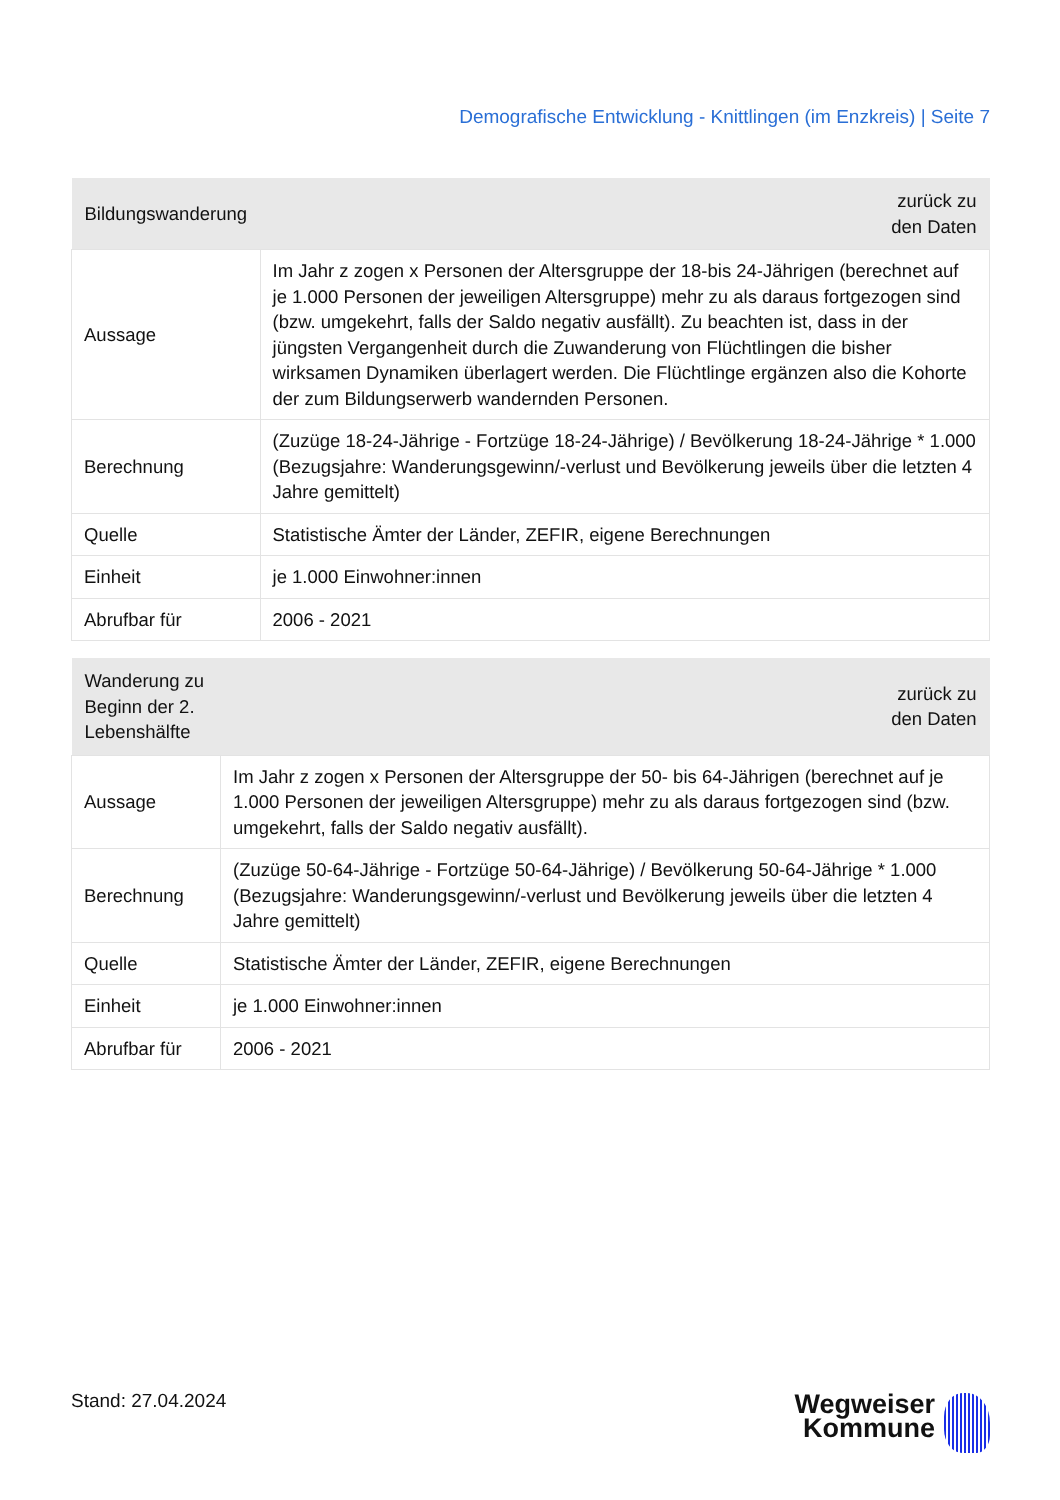Demografische Entwicklung - Knittlingen (im Enzkreis) | Seite 7
| Bildungswanderung | zurück zu den Daten |
| --- | --- |
| Aussage | Im Jahr z zogen x Personen der Altersgruppe der 18-bis 24-Jährigen (berechnet auf je 1.000 Personen der jeweiligen Altersgruppe) mehr zu als daraus fortgezogen sind (bzw. umgekehrt, falls der Saldo negativ ausfällt). Zu beachten ist, dass in der jüngsten Vergangenheit durch die Zuwanderung von Flüchtlingen die bisher wirksamen Dynamiken überlagert werden. Die Flüchtlinge ergänzen also die Kohorte der zum Bildungserwerb wandernden Personen. |
| Berechnung | (Zuzüge 18-24-Jährige - Fortzüge 18-24-Jährige) / Bevölkerung 18-24-Jährige * 1.000 (Bezugsjahre: Wanderungsgewinn/-verlust und Bevölkerung jeweils über die letzten 4 Jahre gemittelt) |
| Quelle | Statistische Ämter der Länder, ZEFIR, eigene Berechnungen |
| Einheit | je 1.000 Einwohner:innen |
| Abrufbar für | 2006 - 2021 |
| Wanderung zu Beginn der 2. Lebenshälfte | zurück zu den Daten |
| --- | --- |
| Aussage | Im Jahr z zogen x Personen der Altersgruppe der 50- bis 64-Jährigen (berechnet auf je 1.000 Personen der jeweiligen Altersgruppe) mehr zu als daraus fortgezogen sind (bzw. umgekehrt, falls der Saldo negativ ausfällt). |
| Berechnung | (Zuzüge 50-64-Jährige - Fortzüge 50-64-Jährige) / Bevölkerung 50-64-Jährige * 1.000 (Bezugsjahre: Wanderungsgewinn/-verlust und Bevölkerung jeweils über die letzten 4 Jahre gemittelt) |
| Quelle | Statistische Ämter der Länder, ZEFIR, eigene Berechnungen |
| Einheit | je 1.000 Einwohner:innen |
| Abrufbar für | 2006 - 2021 |
Stand: 27.04.2024
Wegweiser
Kommune